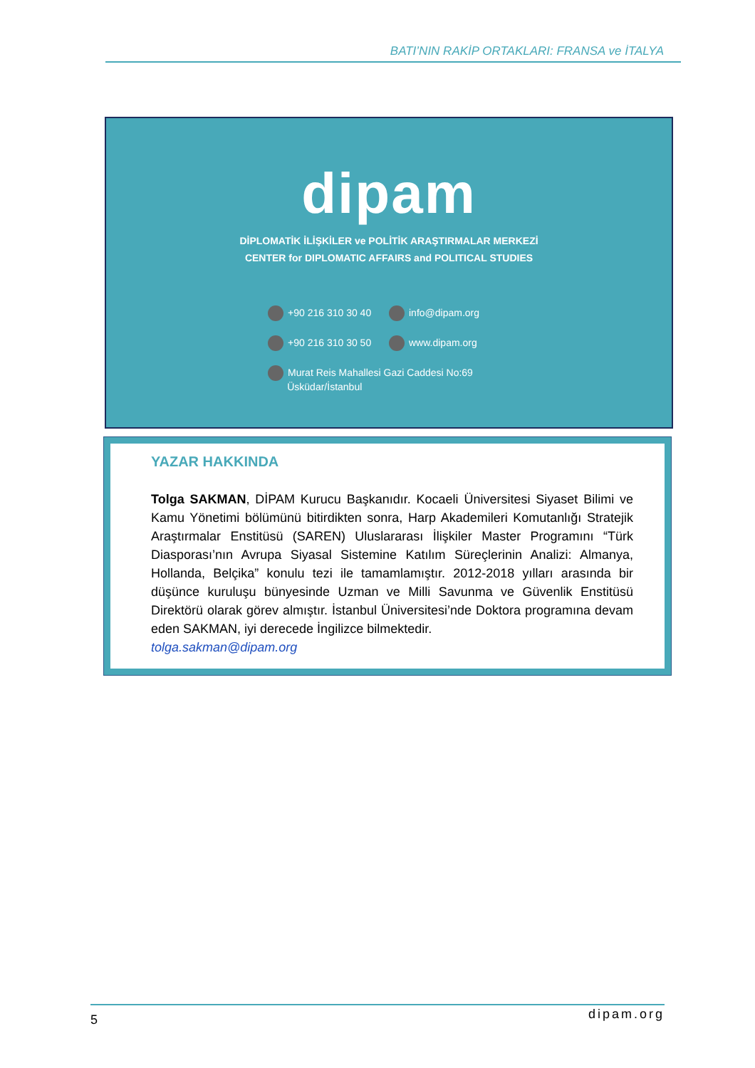BATI’NIN RAKİP ORTAKLARI: FRANSA ve İTALYA
dipam
DİPLOMATİK İLİŞKİLER ve POLİTİK ARAŞTIRMALAR MERKEZİ
CENTER for DIPLOMATIC AFFAIRS and POLITICAL STUDIES
+90 216 310 30 40
info@dipam.org
+90 216 310 30 50
www.dipam.org
Murat Reis Mahallesi Gazi Caddesi No:69
Üsküdar/İstanbul
YAZAR HAKKINDA
Tolga SAKMAN, DİPAM Kurucu Başkanıdır. Kocaeli Üniversitesi Siyaset Bilimi ve Kamu Yönetimi bölümünü bitirdikten sonra, Harp Akademileri Komutanlığı Stratejik Araştırmalar Enstitüsü (SAREN) Uluslararası İlişkiler Master Programını “Türk Diasporası’nın Avrupa Siyasal Sistemine Katılım Süreçlerinin Analizi: Almanya, Hollanda, Belçika” konulu tezi ile tamamlamıştır. 2012-2018 yılları arasında bir düşünce kuruluşu bünyesinde Uzman ve Milli Savunma ve Güvenlik Enstitüsü Direktörü olarak görev almıştır. İstanbul Üniversitesi’nde Doktora programına devam eden SAKMAN, iyi derecede İngilizce bilmektedir.
tolga.sakman@dipam.org
5 dipam.org